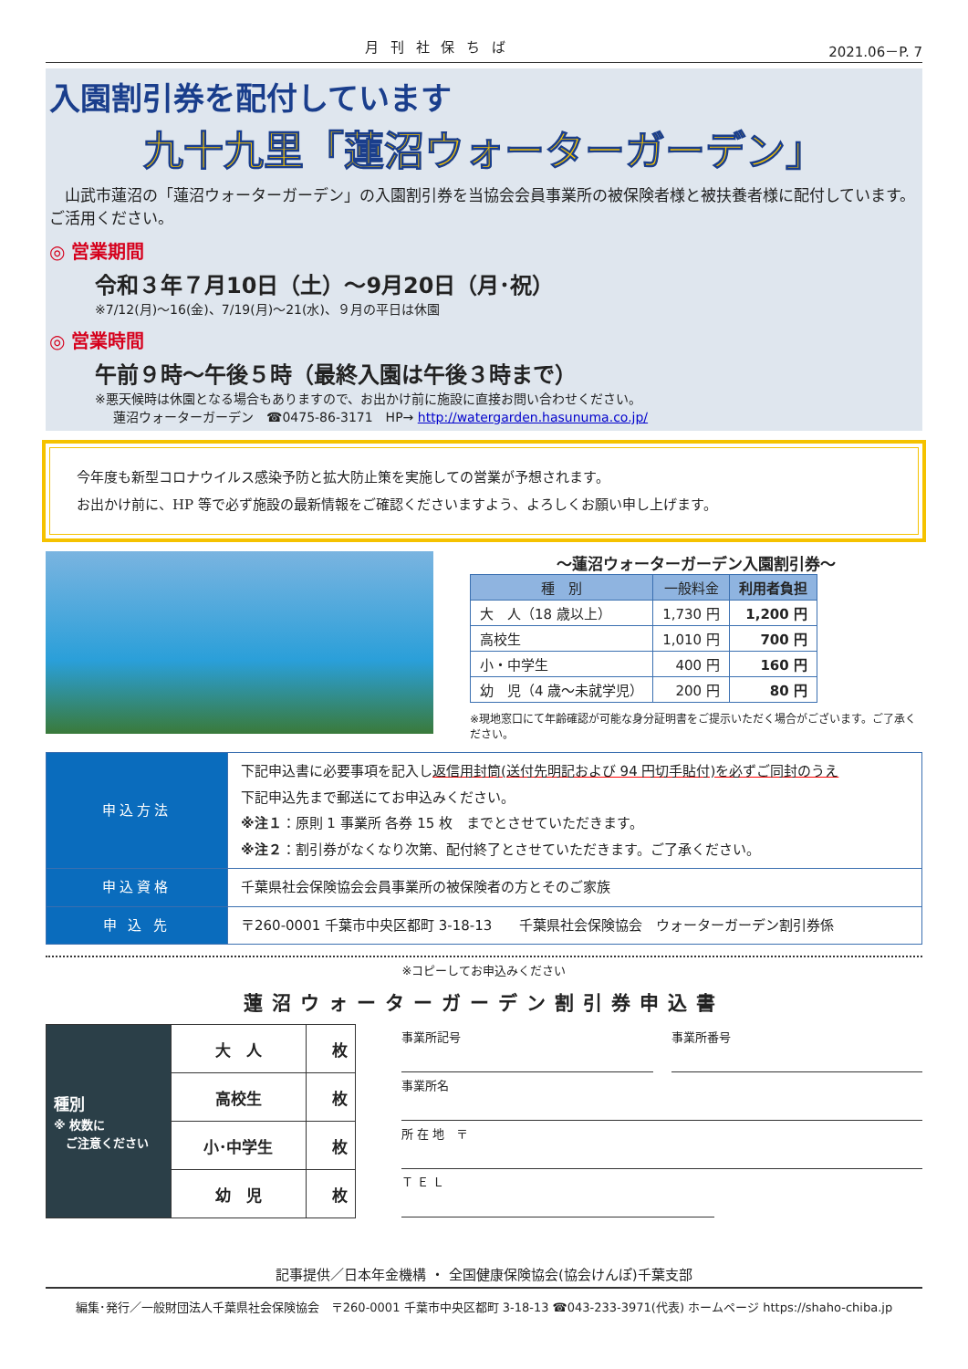月 刊 社 保 ち ば 2021.06－P. 7
入園割引券を配付しています
九十九里「蓮沼ウォーターガーデン」
　山武市蓮沼の「蓮沼ウォーターガーデン」の入園割引券を当協会会員事業所の被保険者様と被扶養者様に配付しています。ご活用ください。
◎ 営業期間
令和３年７月10日（土）～9月20日（月･祝）
※7/12(月)～16(金)、7/19(月)～21(水)、９月の平日は休園
◎ 営業時間
午前９時～午後５時（最終入園は午後３時まで）
※悪天候時は休園となる場合もありますので、お出かけ前に施設に直接お問い合わせください。
蓮沼ウォーターガーデン　☎0475-86-3171　HP→ http://watergarden.hasunuma.co.jp/
今年度も新型コロナウイルス感染予防と拡大防止策を実施しての営業が予想されます。
お出かけ前に、HP 等で必ず施設の最新情報をご確認くださいますよう、よろしくお願い申し上げます。
～蓮沼ウォーターガーデン入園割引券～
| 種 別 | 一般料金 | 利用者負担 |
| --- | --- | --- |
| 大 人（18 歳以上） | 1,730 円 | 1,200 円 |
| 高校生 | 1,010 円 | 700 円 |
| 小・中学生 | 400 円 | 160 円 |
| 幼 児（4 歳～未就学児） | 200 円 | 80 円 |
※現地窓口にて年齢確認が可能な身分証明書をご提示いただく場合がございます。ご了承ください。
| 申込方法 | 下記申込書に必要事項を記入し 返信用封筒(送付先明記および 94 円切手貼付)を必ずご同封のうえ 下記申込先まで郵送にてお申込みください。 ※注１ ：原則 1 事業所 各券 15 枚 までとさせていただきます。 ※注２ ：割引券がなくなり次第、配付終了とさせていただきます。ご了承ください。 |
| 申込資格 | 千葉県社会保険協会会員事業所の被保険者の方とそのご家族 |
| 申 込 先 | 〒260-0001 千葉市中央区都町 3-18-13 千葉県社会保険協会 ウォーターガーデン割引券係 |
※コピーしてお申込みください
蓮沼ウォーターガーデン割引券申込書
| 種別 ※ 枚数に ご注意ください | 大 人 | 枚 |
| | 高校生 | 枚 |
| | 小･中学生 | 枚 |
| | 幼 児 | 枚 |
事業所記号 事業所番号
事業所名
所 在 地　〒
Ｔ Ｅ Ｌ
記事提供／日本年金機構 ・ 全国健康保険協会(協会けんぽ)千葉支部
編集･発行／一般財団法人千葉県社会保険協会　〒260-0001 千葉市中央区都町 3-18-13 ☎043-233-3971(代表) ホームページ https://shaho-chiba.jp